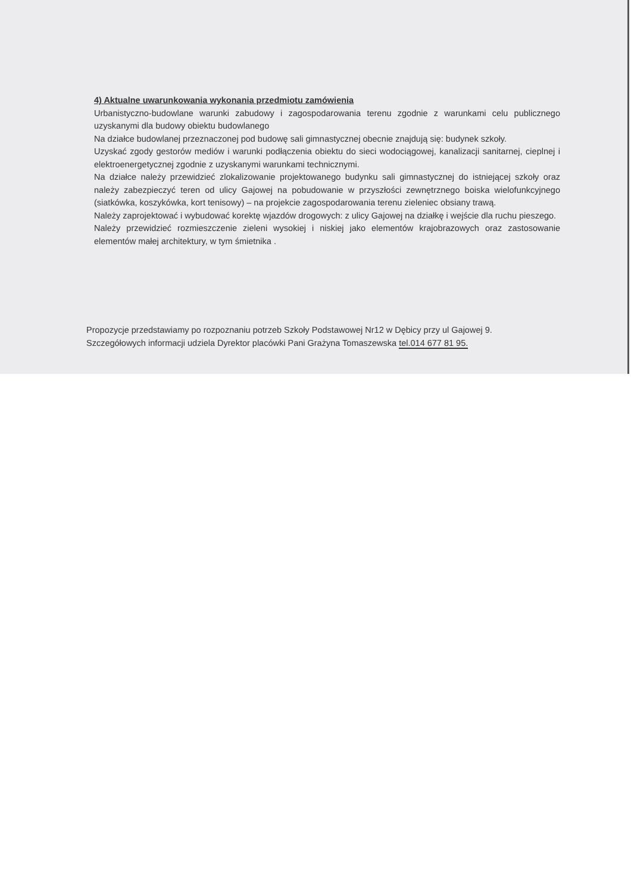4) Aktualne uwarunkowania wykonania przedmiotu zamówienia
Urbanistyczno-budowlane warunki zabudowy i zagospodarowania terenu zgodnie z warunkami celu publicznego uzyskanymi dla budowy obiektu budowlanego
Na działce budowlanej przeznaczonej pod budowę sali gimnastycznej obecnie znajdują się: budynek szkoły.
Uzyskać zgody gestorów mediów i warunki podłączenia obiektu do sieci wodociągowej, kanalizacji sanitarnej, cieplnej i elektroenergetycznej zgodnie z uzyskanymi warunkami technicznymi.
Na działce należy przewidzieć zlokalizowanie projektowanego budynku sali gimnastycznej do istniejącej szkoły oraz należy zabezpieczyć teren od ulicy Gajowej na pobudowanie w przyszłości zewnętrznego boiska wielofunkcyjnego (siatkówka, koszykówka, kort tenisowy) – na projekcie zagospodarowania terenu zieleniec obsiany trawą.
Należy zaprojektować i wybudować korektę wjazdów drogowych: z ulicy Gajowej na działkę i wejście dla ruchu pieszego.
Należy przewidzieć rozmieszczenie zieleni wysokiej i niskiej jako elementów krajobrazowych oraz zastosowanie elementów małej architektury, w tym śmietnika .
Propozycje przedstawiamy po rozpoznaniu potrzeb Szkoły Podstawowej Nr12 w Dębicy przy ul Gajowej 9.
Szczegółowych informacji udziela Dyrektor placówki Pani Grażyna Tomaszewska tel.014 677 81 95.